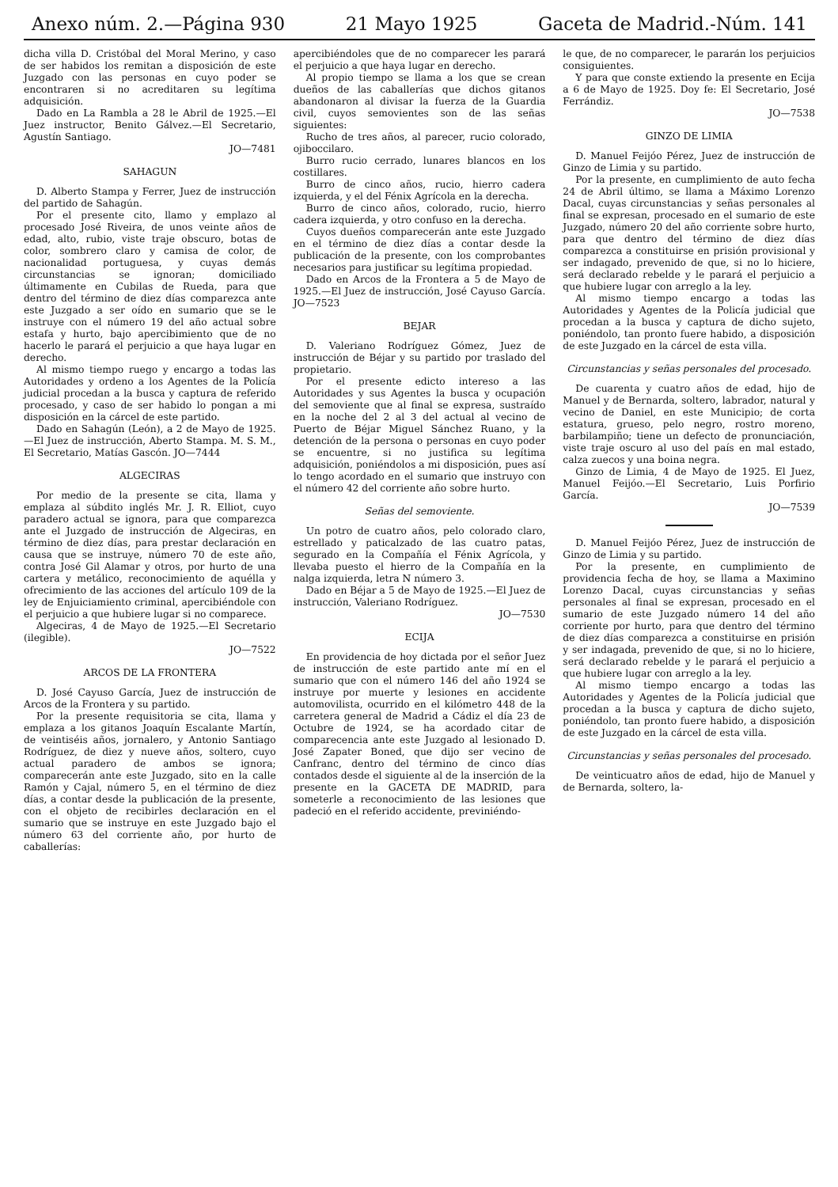Anexo núm. 2.—Página 930 21 Mayo 1925 Gaceta de Madrid.-Núm. 141
dicha villa D. Cristóbal del Moral Merino, y caso de ser habidos los remitan a disposición de este Juzgado con las personas en cuyo poder se encontraren si no acreditaren su legítima adquisición.
Dado en La Rambla a 28 le Abril de 1925.—El Juez instructor, Benito Gálvez.—El Secretario, Agustín Santiago.
JO—7481
SAHAGUN
D. Alberto Stampa y Ferrer, Juez de instrucción del partido de Sahagún.
Por el presente cito, llamo y emplazo al procesado José Riveira, de unos veinte años de edad, alto, rubio, viste traje obscuro, botas de color, sombrero claro y camisa de color, de nacionalidad portuguesa, y cuyas demás circunstancias se ignoran; domiciliado últimamente en Cubilas de Rueda, para que dentro del término de diez días comparezca ante este Juzgado a ser oído en sumario que se le instruye con el número 19 del año actual sobre estafa y hurto, bajo apercibimiento que de no hacerlo le parará el perjuicio a que haya lugar en derecho.
Al mismo tiempo ruego y encargo a todas las Autoridades y ordeno a los Agentes de la Policía judicial procedan a la busca y captura de referido procesado, y caso de ser habido lo pongan a mi disposición en la cárcel de este partido.
Dado en Sahagún (León), a 2 de Mayo de 1925.—El Juez de instrucción, Aberto Stampa. M. S. M., El Secretario, Matías Gascón. JO—7444
ALGECIRAS
Por medio de la presente se cita, llama y emplaza al súbdito inglés Mr. J. R. Elliot, cuyo paradero actual se ignora, para que comparezca ante el Juzgado de instrucción de Algeciras, en término de diez días, para prestar declaración en causa que se instruye, número 70 de este año, contra José Gil Alamar y otros, por hurto de una cartera y metálico, reconocimiento de aquélla y ofrecimiento de las acciones del artículo 109 de la ley de Enjuiciamiento criminal, apercibiéndole con el perjuicio a que hubiere lugar si no comparece.
Algeciras, 4 de Mayo de 1925.—El Secretario (ilegible).
JO—7522
ARCOS DE LA FRONTERA
D. José Cayuso García, Juez de instrucción de Arcos de la Frontera y su partido.
Por la presente requisitoria se cita, llama y emplaza a los gitanos Joaquín Escalante Martín, de veintiséis años, jornalero, y Antonio Santiago Rodríguez, de diez y nueve años, soltero, cuyo actual paradero de ambos se ignora; comparecerán ante este Juzgado, sito en la calle Ramón y Cajal, número 5, en el término de diez días, a contar desde la publicación de la presente, con el objeto de recibirles declaración en el sumario que se instruye en este Juzgado bajo el número 63 del corriente año, por hurto de caballerías:
apercibiéndoles que de no comparecer les parará el perjuicio a que haya lugar en derecho.
Al propio tiempo se llama a los que se crean dueños de las caballerías que dichos gitanos abandonaron al divisar la fuerza de la Guardia civil, cuyos semovientes son de las señas siguientes:
Rucho de tres años, al parecer, rucio colorado, ojiboccilaro.
Burro rucio cerrado, lunares blancos en los costillares.
Burro de cinco años, rucio, hierro cadera izquierda, y el del Fénix Agrícola en la derecha.
Burro de cinco años, colorado, rucio, hierro cadera izquierda, y otro confuso en la derecha.
Cuyos dueños comparecerán ante este Juzgado en el término de diez días a contar desde la publicación de la presente, con los comprobantes necesarios para justificar su legítima propiedad.
Dado en Arcos de la Frontera a 5 de Mayo de 1925.—El Juez de instrucción, José Cayuso García. JO—7523
BEJAR
D. Valeriano Rodríguez Gómez, Juez de instrucción de Béjar y su partido por traslado del propietario.
Por el presente edicto intereso a las Autoridades y sus Agentes la busca y ocupación del semoviente que al final se expresa, sustraído en la noche del 2 al 3 del actual al vecino de Puerto de Béjar Miguel Sánchez Ruano, y la detención de la persona o personas en cuyo poder se encuentre, si no justifica su legítima adquisición, poniéndolos a mi disposición, pues así lo tengo acordado en el sumario que instruyo con el número 42 del corriente año sobre hurto.
Señas del semoviente.
Un potro de cuatro años, pelo colorado claro, estrellado y paticalzado de las cuatro patas, segurado en la Compañía el Fénix Agrícola, y llevaba puesto el hierro de la Compañía en la nalga izquierda, letra N número 3.
Dado en Béjar a 5 de Mayo de 1925.—El Juez de instrucción, Valeriano Rodríguez.
JO—7530
ECIJA
En providencia de hoy dictada por el señor Juez de instrucción de este partido ante mí en el sumario que con el número 146 del año 1924 se instruye por muerte y lesiones en accidente automovilista, ocurrido en el kilómetro 448 de la carretera general de Madrid a Cádiz el día 23 de Octubre de 1924, se ha acordado citar de comparecencia ante este Juzgado al lesionado D. José Zapater Boned, que dijo ser vecino de Canfranc, dentro del término de cinco días contados desde el siguiente al de la inserción de la presente en la GACETA DE MADRID, para someterle a reconocimiento de las lesiones que padeció en el referido accidente, previniéndo-
le que, de no comparecer, le pararán los perjuicios consiguientes.
Y para que conste extiendo la presente en Ecija a 6 de Mayo de 1925. Doy fe: El Secretario, José Ferrándiz.
JO—7538
GINZO DE LIMIA
D. Manuel Feijóo Pérez, Juez de instrucción de Ginzo de Limia y su partido.
Por la presente, en cumplimiento de auto fecha 24 de Abril último, se llama a Máximo Lorenzo Dacal, cuyas circunstancias y señas personales al final se expresan, procesado en el sumario de este Juzgado, número 20 del año corriente sobre hurto, para que dentro del término de diez días comparezca a constituirse en prisión provisional y ser indagado, prevenido de que, si no lo hiciere, será declarado rebelde y le parará el perjuicio a que hubiere lugar con arreglo a la ley.
Al mismo tiempo encargo a todas las Autoridades y Agentes de la Policía judicial que procedan a la busca y captura de dicho sujeto, poniéndolo, tan pronto fuere habido, a disposición de este Juzgado en la cárcel de esta villa.
Circunstancias y señas personales del procesado.
De cuarenta y cuatro años de edad, hijo de Manuel y de Bernarda, soltero, labrador, natural y vecino de Daniel, en este Municipio; de corta estatura, grueso, pelo negro, rostro moreno, barbilampiño; tiene un defecto de pronunciación, viste traje oscuro al uso del país en mal estado, calza zuecos y una boina negra.
Ginzo de Limia, 4 de Mayo de 1925. El Juez, Manuel Feijóo.—El Secretario, Luis Porfirio García.
JO—7539
D. Manuel Feijóo Pérez, Juez de instrucción de Ginzo de Limia y su partido.
Por la presente, en cumplimiento de providencia fecha de hoy, se llama a Maximino Lorenzo Dacal, cuyas circunstancias y señas personales al final se expresan, procesado en el sumario de este Juzgado número 14 del año corriente por hurto, para que dentro del término de diez días comparezca a constituirse en prisión y ser indagada, prevenido de que, si no lo hiciere, será declarado rebelde y le parará el perjuicio a que hubiere lugar con arreglo a la ley.
Al mismo tiempo encargo a todas las Autoridades y Agentes de la Policía judicial que procedan a la busca y captura de dicho sujeto, poniéndolo, tan pronto fuere habido, a disposición de este Juzgado en la cárcel de esta villa.
Circunstancias y señas personales del procesado.
De veinticuatro años de edad, hijo de Manuel y de Bernarda, soltero, la-